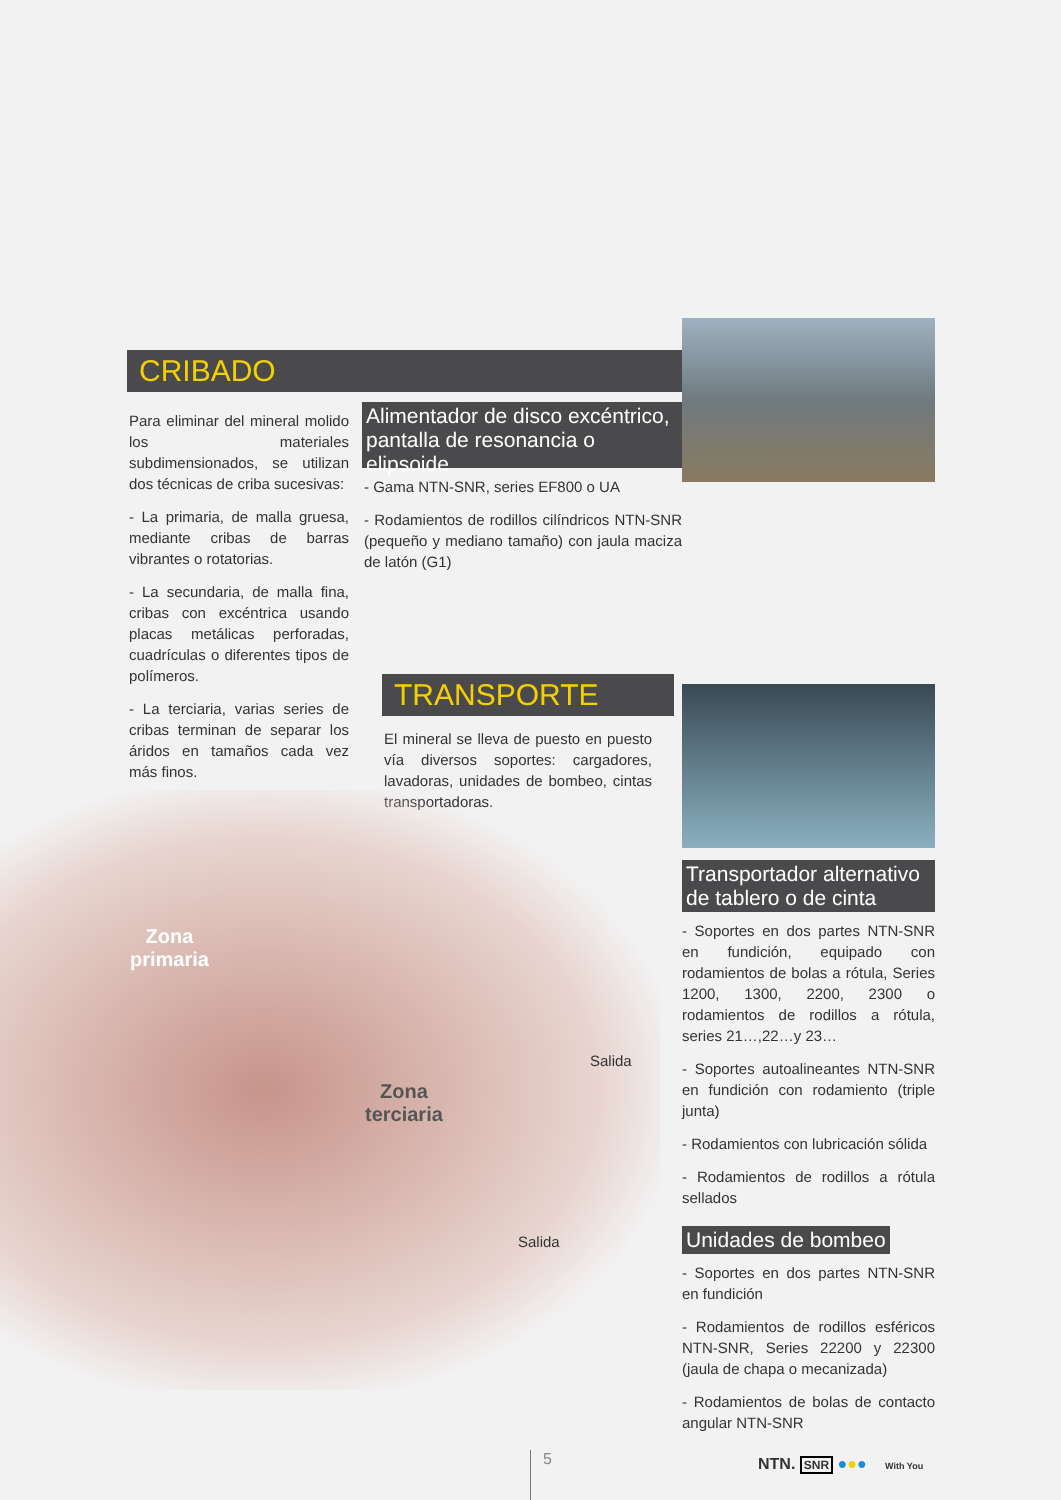CRIBADO
Para eliminar del mineral molido los materiales subdimensionados, se utilizan dos técnicas de criba sucesivas:
- La primaria, de malla gruesa, mediante cribas de barras vibrantes o rotatorias.
- La secundaria, de malla fina, cribas con excéntrica usando placas metálicas perforadas, cuadrículas o diferentes tipos de polímeros.
- La terciaria, varias series de cribas terminan de separar los áridos en tamaños cada vez más finos.
Alimentador de disco excéntrico, pantalla de resonancia o elipsoide
- Gama NTN-SNR, series EF800 o UA
- Rodamientos de rodillos cilíndricos NTN-SNR (pequeño y mediano tamaño) con jaula maciza de latón (G1)
TRANSPORTE
El mineral se lleva de puesto en puesto vía diversos soportes: cargadores, lavadoras, unidades de bombeo, cintas transportadoras.
Transportador alternativo de tablero o de cinta
- Soportes en dos partes NTN-SNR en fundición, equipado con rodamientos de bolas a rótula, Series 1200, 1300, 2200, 2300 o rodamientos de rodillos a rótula, series 21…,22…y 23…
- Soportes autoalineantes NTN-SNR en fundición con rodamiento (triple junta)
- Rodamientos con lubricación sólida
- Rodamientos de rodillos a rótula sellados
Unidades de bombeo
- Soportes en dos partes NTN-SNR en fundición
- Rodamientos de rodillos esféricos NTN-SNR, Series 22200 y 22300 (jaula de chapa o mecanizada)
- Rodamientos de bolas de contacto angular NTN-SNR
Zona
primaria
Zona
terciaria
Salida
Salida
5 NTN. SNR ●●● With You